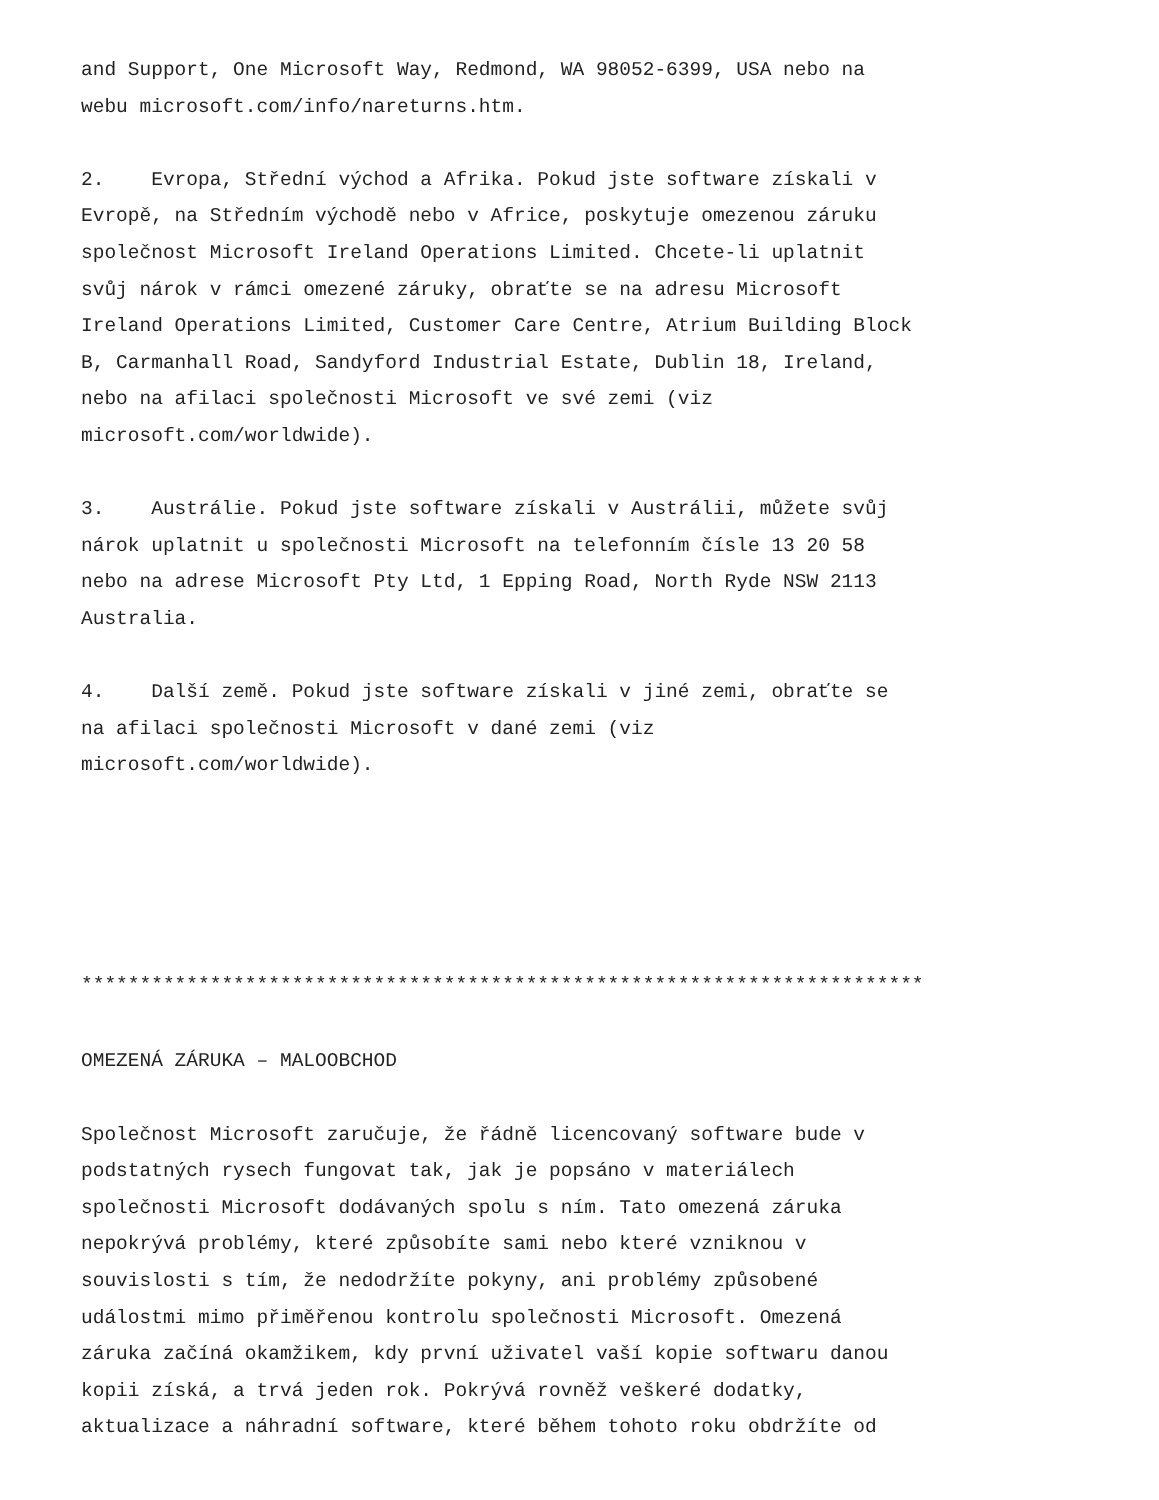and Support, One Microsoft Way, Redmond, WA 98052-6399, USA nebo na webu microsoft.com/info/nareturns.htm.
2. Evropa, Střední východ a Afrika. Pokud jste software získali v Evropě, na Středním východě nebo v Africe, poskytuje omezenou záruku společnost Microsoft Ireland Operations Limited. Chcete-li uplatnit svůj nárok v rámci omezené záruky, obraťte se na adresu Microsoft Ireland Operations Limited, Customer Care Centre, Atrium Building Block B, Carmanhall Road, Sandyford Industrial Estate, Dublin 18, Ireland, nebo na afilaci společnosti Microsoft ve své zemi (viz microsoft.com/worldwide).
3. Austrálie. Pokud jste software získali v Austrálii, můžete svůj nárok uplatnit u společnosti Microsoft na telefonním čísle 13 20 58 nebo na adrese Microsoft Pty Ltd, 1 Epping Road, North Ryde NSW 2113 Australia.
4. Další země. Pokud jste software získali v jiné zemi, obraťte se na afilaci společnosti Microsoft v dané zemi (viz microsoft.com/worldwide).
************************************************************************
OMEZENÁ ZÁRUKA – MALOOBCHOD
Společnost Microsoft zaručuje, že řádně licencovaný software bude v podstatných rysech fungovat tak, jak je popsáno v materiálech společnosti Microsoft dodávaných spolu s ním. Tato omezená záruka nepokrývá problémy, které způsobíte sami nebo které vzniknou v souvislosti s tím, že nedodržíte pokyny, ani problémy způsobené událostmi mimo přiměřenou kontrolu společnosti Microsoft. Omezená záruka začíná okamžikem, kdy první uživatel vaší kopie softwaru danou kopii získá, a trvá jeden rok. Pokrývá rovněž veškeré dodatky, aktualizace a náhradní software, které během tohoto roku obdržíte od